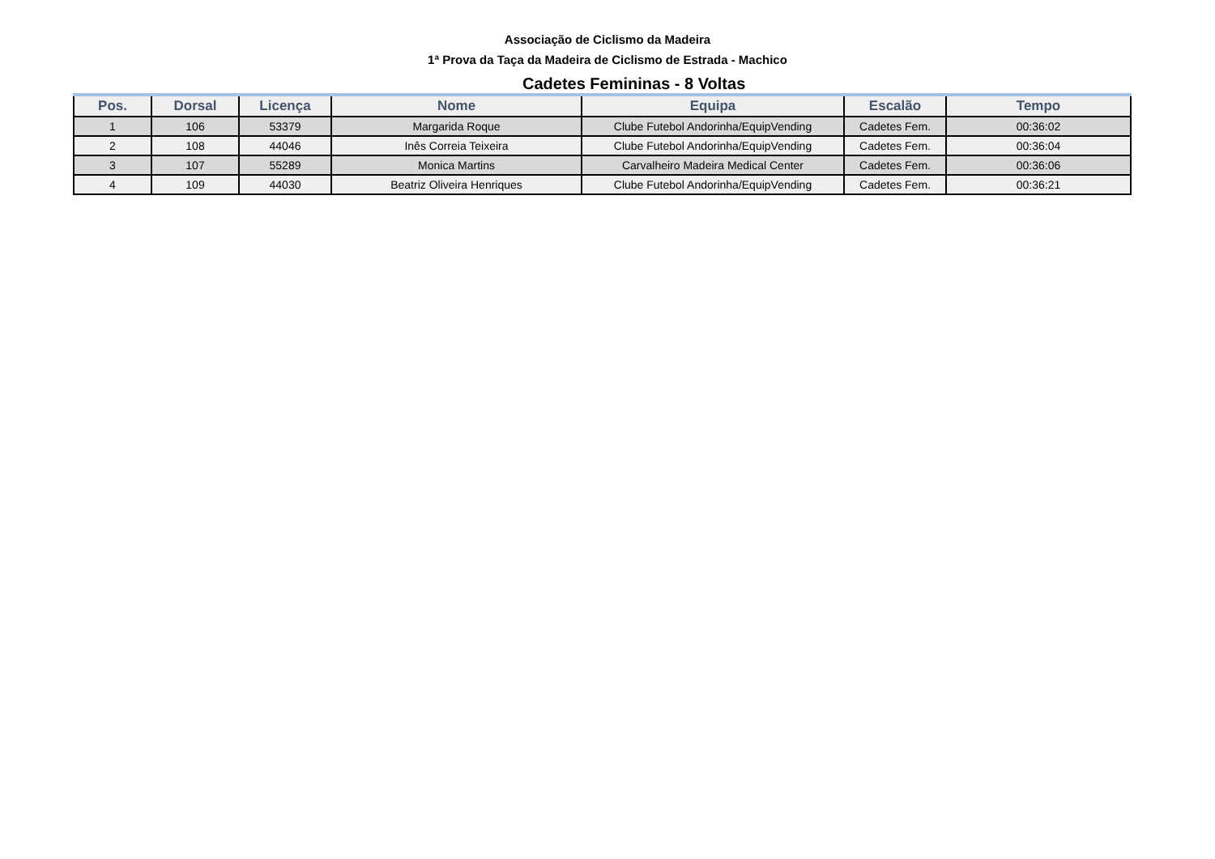Associação de Ciclismo da Madeira
1ª Prova da Taça da Madeira de Ciclismo de Estrada - Machico
Cadetes Femininas - 8 Voltas
| Pos. | Dorsal | Licença | Nome | Equipa | Escalão | Tempo |
| --- | --- | --- | --- | --- | --- | --- |
| 1 | 106 | 53379 | Margarida Roque | Clube Futebol Andorinha/EquipVending | Cadetes Fem. | 00:36:02 |
| 2 | 108 | 44046 | Inês Correia Teixeira | Clube Futebol Andorinha/EquipVending | Cadetes Fem. | 00:36:04 |
| 3 | 107 | 55289 | Monica Martins | Carvalheiro Madeira Medical Center | Cadetes Fem. | 00:36:06 |
| 4 | 109 | 44030 | Beatriz Oliveira Henriques | Clube Futebol Andorinha/EquipVending | Cadetes Fem. | 00:36:21 |